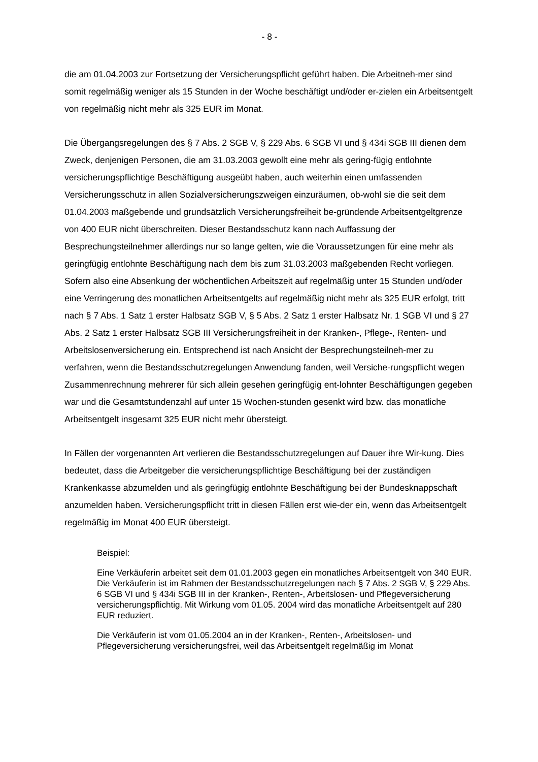- 8 -
die am 01.04.2003 zur Fortsetzung der Versicherungspflicht geführt haben. Die Arbeitneh-mer sind somit regelmäßig weniger als 15 Stunden in der Woche beschäftigt und/oder er-zielen ein Arbeitsentgelt von regelmäßig nicht mehr als 325 EUR im Monat.
Die Übergangsregelungen des § 7 Abs. 2 SGB V, § 229 Abs. 6 SGB VI und § 434i SGB III dienen dem Zweck, denjenigen Personen, die am 31.03.2003 gewollt eine mehr als gering-fügig entlohnte versicherungspflichtige Beschäftigung ausgeübt haben, auch weiterhin einen umfassenden Versicherungsschutz in allen Sozialversicherungszweigen einzuräumen, ob-wohl sie die seit dem 01.04.2003 maßgebende und grundsätzlich Versicherungsfreiheit be-gründende Arbeitsentgeltgrenze von 400 EUR nicht überschreiten. Dieser Bestandsschutz kann nach Auffassung der Besprechungsteilnehmer allerdings nur so lange gelten, wie die Voraussetzungen für eine mehr als geringfügig entlohnte Beschäftigung nach dem bis zum 31.03.2003 maßgebenden Recht vorliegen. Sofern also eine Absenkung der wöchentlichen Arbeitszeit auf regelmäßig unter 15 Stunden und/oder eine Verringerung des monatlichen Arbeitsentgelts auf regelmäßig nicht mehr als 325 EUR erfolgt, tritt nach § 7 Abs. 1 Satz 1 erster Halbsatz SGB V, § 5 Abs. 2 Satz 1 erster Halbsatz Nr. 1 SGB VI und § 27 Abs. 2 Satz 1 erster Halbsatz SGB III Versicherungsfreiheit in der Kranken-, Pflege-, Renten- und Arbeitslosenversicherung ein. Entsprechend ist nach Ansicht der Besprechungsteilneh-mer zu verfahren, wenn die Bestandsschutzregelungen Anwendung fanden, weil Versiche-rungspflicht wegen Zusammenrechnung mehrerer für sich allein gesehen geringfügig ent-lohnter Beschäftigungen gegeben war und die Gesamtstundenzahl auf unter 15 Wochen-stunden gesenkt wird bzw. das monatliche Arbeitsentgelt insgesamt 325 EUR nicht mehr übersteigt.
In Fällen der vorgenannten Art verlieren die Bestandsschutzregelungen auf Dauer ihre Wir-kung. Dies bedeutet, dass die Arbeitgeber die versicherungspflichtige Beschäftigung bei der zuständigen Krankenkasse abzumelden und als geringfügig entlohnte Beschäftigung bei der Bundesknappschaft anzumelden haben. Versicherungspflicht tritt in diesen Fällen erst wie-der ein, wenn das Arbeitsentgelt regelmäßig im Monat 400 EUR übersteigt.
Beispiel:
Eine Verkäuferin arbeitet seit dem 01.01.2003 gegen ein monatliches Arbeitsentgelt von 340 EUR. Die Verkäuferin ist im Rahmen der Bestandsschutzregelungen nach § 7 Abs. 2 SGB V, § 229 Abs. 6 SGB VI und § 434i SGB III in der Kranken-, Renten-, Arbeitslosen- und Pflegeversicherung versicherungspflichtig. Mit Wirkung vom 01.05. 2004 wird das monatliche Arbeitsentgelt auf 280 EUR reduziert.
Die Verkäuferin ist vom 01.05.2004 an in der Kranken-, Renten-, Arbeitslosen- und Pflegeversicherung versicherungsfrei, weil das Arbeitsentgelt regelmäßig im Monat